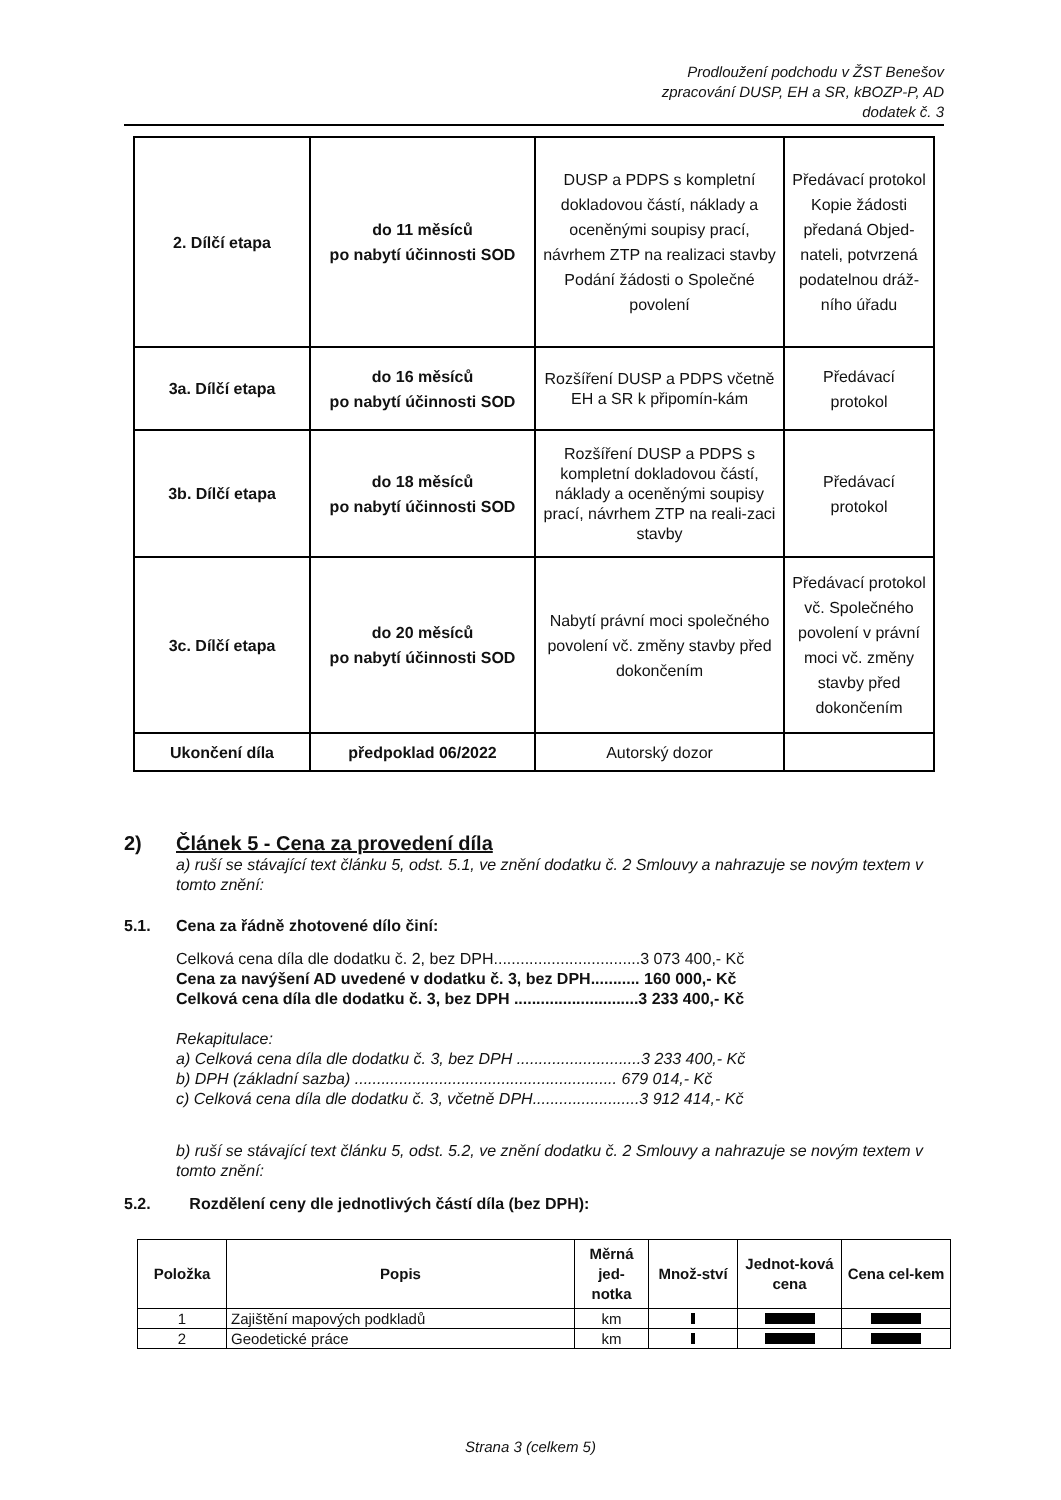Prodloužení podchodu v ŽST Benešov
zpracování DUSP, EH a SR, kBOZP-P, AD
dodatek č. 3
| 2. Dílčí etapa | do 11 měsíců po nabytí účinnosti SOD | DUSP a PDPS s kompletní dokladovou částí, náklady a oceněnými soupisy prací, návrhem ZTP na realizaci stavby Podání žádosti o Společné povolení | Předávací protokol Kopie žádosti předaná Objed-nateli, potvrzená podatelnou dráž-ního úřadu |
| 3a. Dílčí etapa | do 16 měsíců po nabytí účinnosti SOD | Rozšíření DUSP a PDPS včetně EH a SR k připomín-kám | Předávací protokol |
| 3b. Dílčí etapa | do 18 měsíců po nabytí účinnosti SOD | Rozšíření DUSP a PDPS s kompletní dokladovou částí, náklady a oceněnými soupisy prací, návrhem ZTP na reali-zaci stavby | Předávací protokol |
| 3c. Dílčí etapa | do 20 měsíců po nabytí účinnosti SOD | Nabytí právní moci společného povolení vč. změny stavby před dokončením | Předávací protokol vč. Společného povolení v právní moci vč. změny stavby před dokončením |
| Ukončení díla | předpoklad 06/2022 | Autorský dozor | |
2) Článek 5 - Cena za provedení díla
a) ruší se stávající text článku 5, odst. 5.1, ve znění dodatku č. 2 Smlouvy a nahrazuje se novým textem v tomto znění:
5.1. Cena za řádně zhotovené dílo činí:
Celková cena díla dle dodatku č. 2, bez DPH.................................3 073 400,- Kč
Cena za navýšení AD uvedené v dodatku č. 3, bez DPH........... 160 000,- Kč
Celková cena díla dle dodatku č. 3, bez DPH ............................3 233 400,- Kč
Rekapitulace:
a) Celková cena díla dle dodatku č. 3, bez DPH ............................3 233 400,- Kč
b) DPH (základní sazba) ........................................................... 679 014,- Kč
c) Celková cena díla dle dodatku č. 3, včetně DPH........................3 912 414,- Kč
b) ruší se stávající text článku 5, odst. 5.2, ve znění dodatku č. 2 Smlouvy a nahrazuje se novým textem v tomto znění:
5.2. Rozdělení ceny dle jednotlivých částí díla (bez DPH):
| Položka | Popis | Měrná jed-notka | Množ-ství | Jednot-ková cena | Cena cel-kem |
| --- | --- | --- | --- | --- | --- |
| 1 | Zajištění mapových podkladů | km | | | |
| 2 | Geodetické práce | km | | | |
Strana 3 (celkem 5)